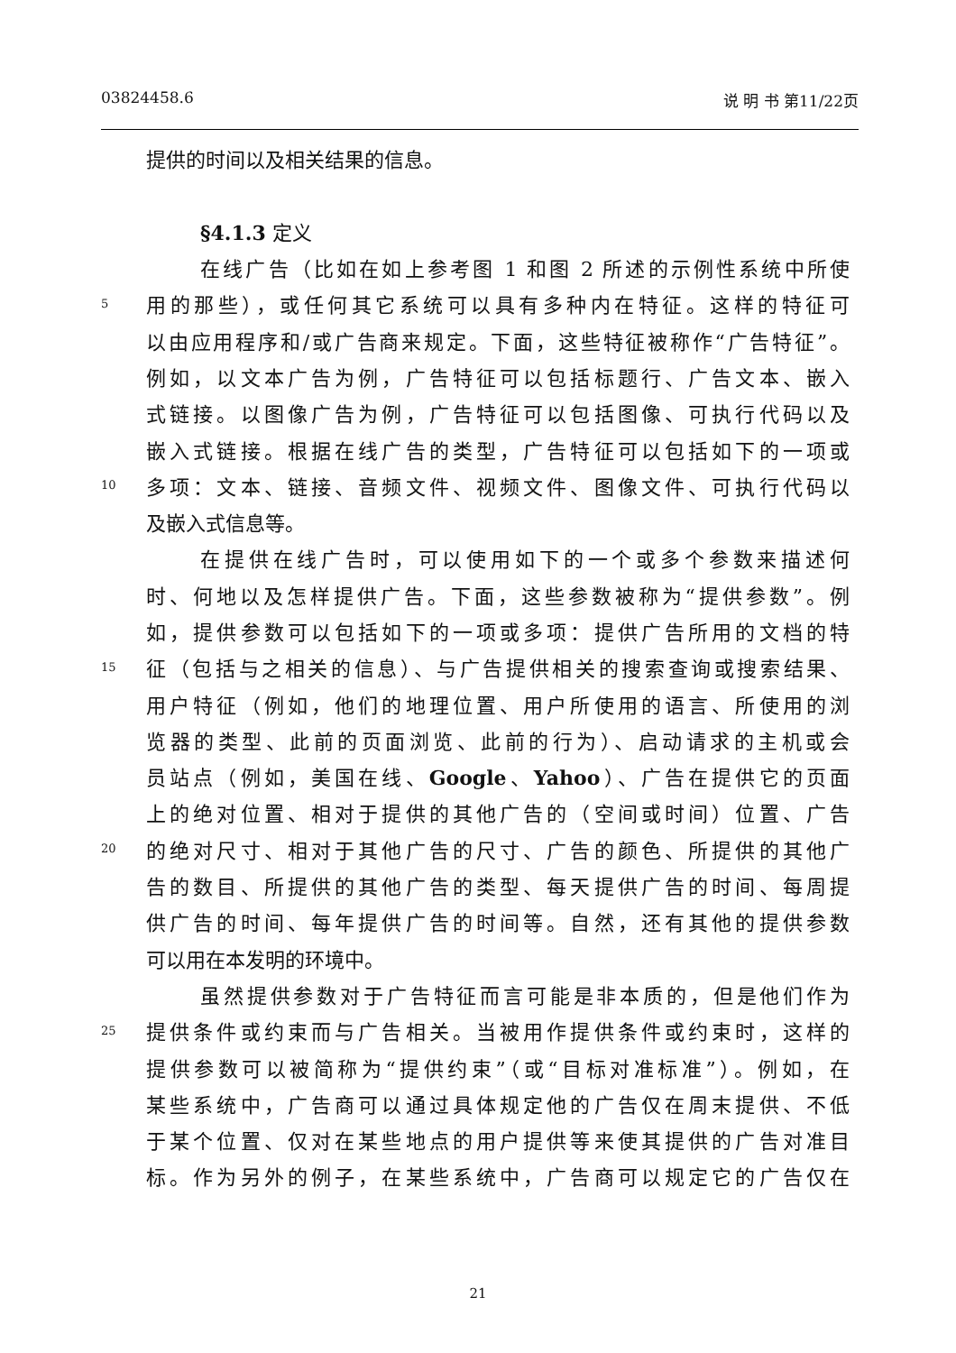03824458.6 说 明 书 第11/22页
提供的时间以及相关结果的信息。
§4.1.3 定义
在线广告（比如在如上参考图 1 和图 2 所述的示例性系统中所使
5 用的那些），或任何其它系统可以具有多种内在特征。这样的特征可
以由应用程序和/或广告商来规定。下面，这些特征被称作“广告特征”。
例如，以文本广告为例，广告特征可以包括标题行、广告文本、嵌入
式链接。以图像广告为例，广告特征可以包括图像、可执行代码以及
嵌入式链接。根据在线广告的类型，广告特征可以包括如下的一项或
10 多项：文本、链接、音频文件、视频文件、图像文件、可执行代码以
及嵌入式信息等。
在提供在线广告时，可以使用如下的一个或多个参数来描述何
时、何地以及怎样提供广告。下面，这些参数被称为“提供参数”。例
如，提供参数可以包括如下的一项或多项：提供广告所用的文档的特
15 征（包括与之相关的信息）、与广告提供相关的搜索查询或搜索结果、
用户特征（例如，他们的地理位置、用户所使用的语言、所使用的浏
览器的类型、此前的页面浏览、此前的行为）、启动请求的主机或会
员站点（例如，美国在线、Google、Yahoo）、广告在提供它的页面
上的绝对位置、相对于提供的其他广告的（空间或时间）位置、广告
20 的绝对尺寸、相对于其他广告的尺寸、广告的颜色、所提供的其他广
告的数目、所提供的其他广告的类型、每天提供广告的时间、每周提
供广告的时间、每年提供广告的时间等。自然，还有其他的提供参数
可以用在本发明的环境中。
虽然提供参数对于广告特征而言可能是非本质的，但是他们作为
25 提供条件或约束而与广告相关。当被用作提供条件或约束时，这样的
提供参数可以被简称为“提供约束”（或“目标对准标准”）。例如，在
某些系统中，广告商可以通过具体规定他的广告仅在周末提供、不低
于某个位置、仅对在某些地点的用户提供等来使其提供的广告对准目
标。作为另外的例子，在某些系统中，广告商可以规定它的广告仅在
21